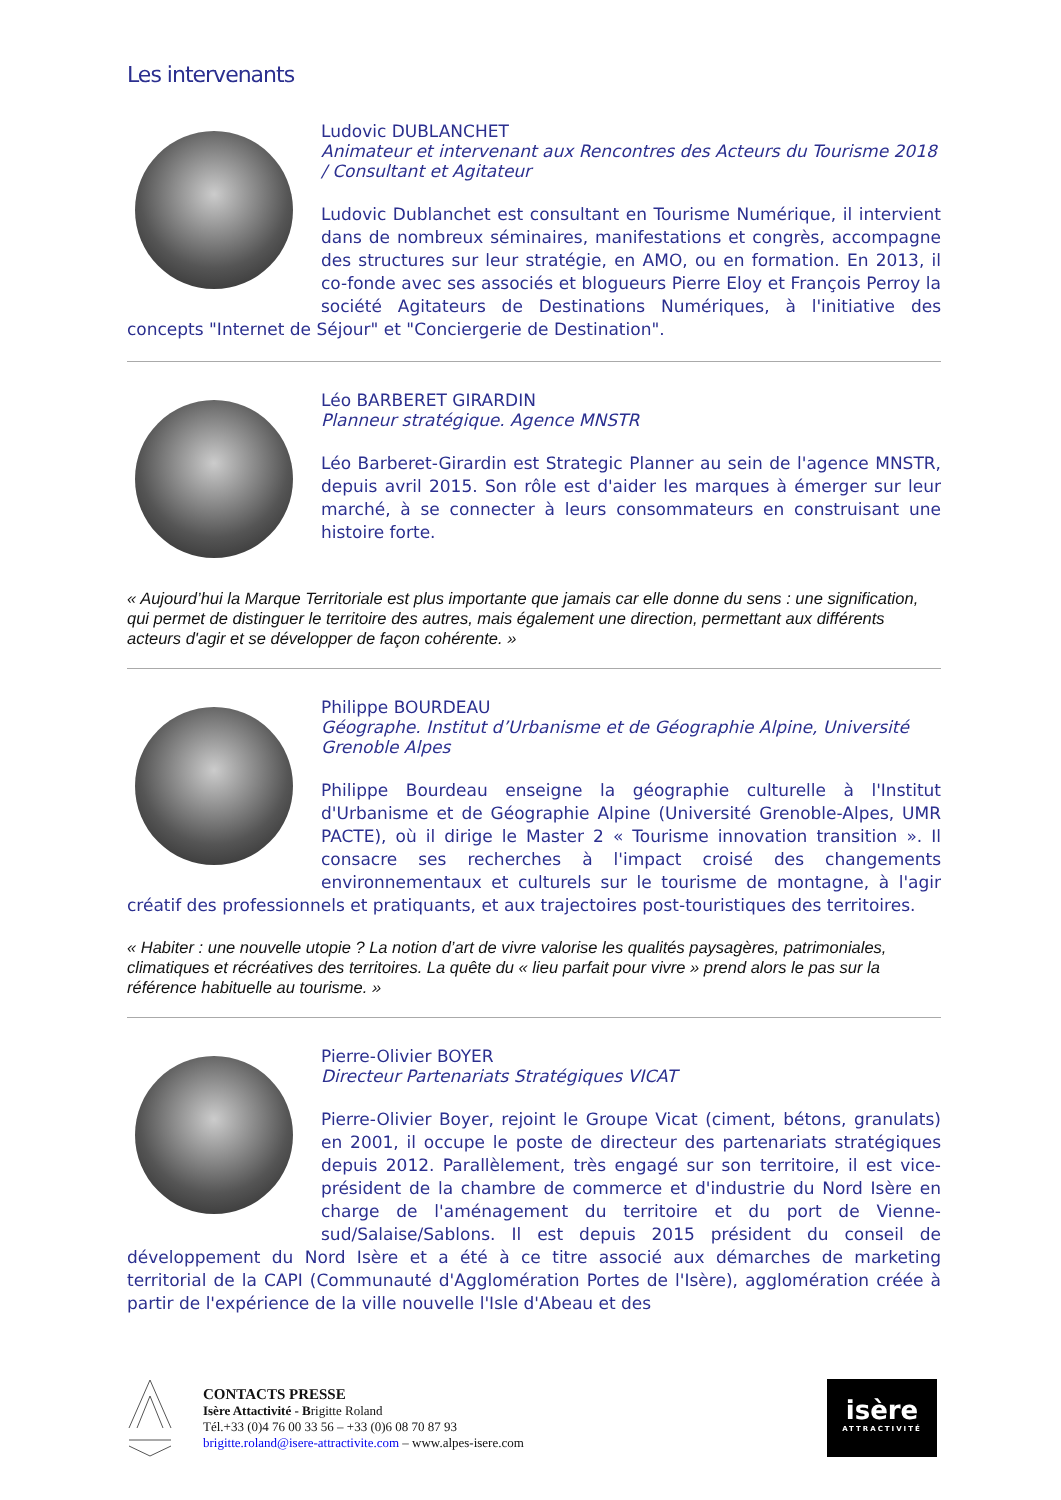Les intervenants
Ludovic DUBLANCHET
Animateur et intervenant aux Rencontres des Acteurs du Tourisme 2018 / Consultant et Agitateur
Ludovic Dublanchet est consultant en Tourisme Numérique, il intervient dans de nombreux séminaires, manifestations et congrès, accompagne des structures sur leur stratégie, en AMO, ou en formation. En 2013, il co-fonde avec ses associés et blogueurs Pierre Eloy et François Perroy la société Agitateurs de Destinations Numériques, à l'initiative des concepts "Internet de Séjour" et "Conciergerie de Destination".
Léo BARBERET GIRARDIN
Planneur stratégique. Agence MNSTR
Léo Barberet-Girardin est Strategic Planner au sein de l'agence MNSTR, depuis avril 2015. Son rôle est d'aider les marques à émerger sur leur marché, à se connecter à leurs consommateurs en construisant une histoire forte.
« Aujourd’hui la Marque Territoriale est plus importante que jamais car elle donne du sens : une signification, qui permet de distinguer le territoire des autres, mais également une direction, permettant aux différents acteurs d'agir et se développer de façon cohérente. »
Philippe BOURDEAU
Géographe. Institut d’Urbanisme et de Géographie Alpine, Université Grenoble Alpes
Philippe Bourdeau enseigne la géographie culturelle à l'Institut d'Urbanisme et de Géographie Alpine (Université Grenoble-Alpes, UMR PACTE), où il dirige le Master 2 « Tourisme innovation transition ». Il consacre ses recherches à l'impact croisé des changements environnementaux et culturels sur le tourisme de montagne, à l'agir créatif des professionnels et pratiquants, et aux trajectoires post-touristiques des territoires.
« Habiter : une nouvelle utopie ? La notion d’art de vivre valorise les qualités paysagères, patrimoniales, climatiques et récréatives des territoires. La quête du « lieu parfait pour vivre » prend alors le pas sur la référence habituelle au tourisme. »
Pierre-Olivier BOYER
Directeur Partenariats Stratégiques VICAT
Pierre-Olivier Boyer, rejoint le Groupe Vicat (ciment, bétons, granulats) en 2001, il occupe le poste de directeur des partenariats stratégiques depuis 2012. Parallèlement, très engagé sur son territoire, il est vice-président de la chambre de commerce et d'industrie du Nord Isère en charge de l'aménagement du territoire et du port de Vienne-sud/Salaise/Sablons. Il est depuis 2015 président du conseil de développement du Nord Isère et a été à ce titre associé aux démarches de marketing territorial de la CAPI (Communauté d'Agglomération Portes de l'Isère), agglomération créée à partir de l'expérience de la ville nouvelle l'Isle d'Abeau et des
CONTACTS PRESSE
Isère Attactivité - Brigitte Roland
Tél.+33 (0)4 76 00 33 56 – +33 (0)6 08 70 87 93
brigitte.roland@isere-attractivite.com – www.alpes-isere.com
isère
ATTRACTIVITÉ